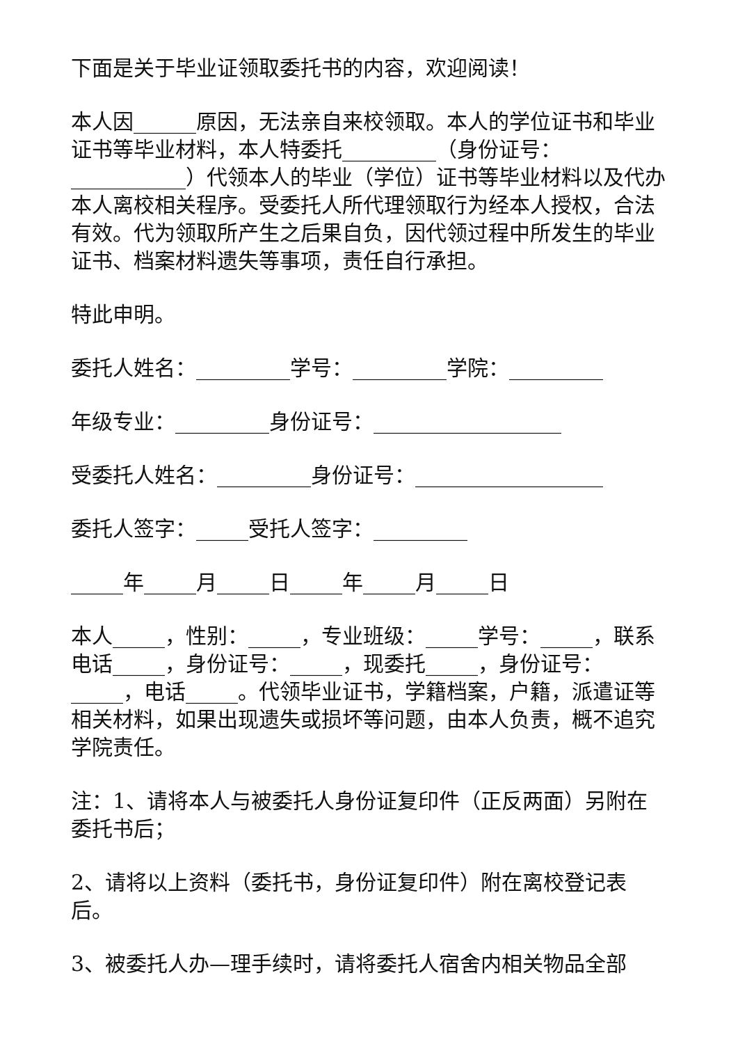下面是关于毕业证领取委托书的内容，欢迎阅读！
本人因______原因，无法亲自来校领取。本人的学位证书和毕业证书等毕业材料，本人特委托_________（身份证号：___________）代领本人的毕业（学位）证书等毕业材料以及代办本人离校相关程序。受委托人所代理领取行为经本人授权，合法有效。代为领取所产生之后果自负，因代领过程中所发生的毕业证书、档案材料遗失等事项，责任自行承担。
特此申明。
委托人姓名：_________学号：_________学院：_________
年级专业：_________身份证号：__________________
受委托人姓名：_________身份证号：__________________
委托人签字：_____受托人签字：_________
_____年_____月_____日_____年_____月_____日
本人_____，性别：_____，专业班级：_____学号：_____，联系电话_____，身份证号：_____，现委托_____，身份证号：_____，电话_____。代领毕业证书，学籍档案，户籍，派遣证等相关材料，如果出现遗失或损坏等问题，由本人负责，概不追究学院责任。
注：1、请将本人与被委托人身份证复印件（正反两面）另附在委托书后；
2、请将以上资料（委托书，身份证复印件）附在离校登记表后。
3、被委托人办—理手续时，请将委托人宿舍内相关物品全部